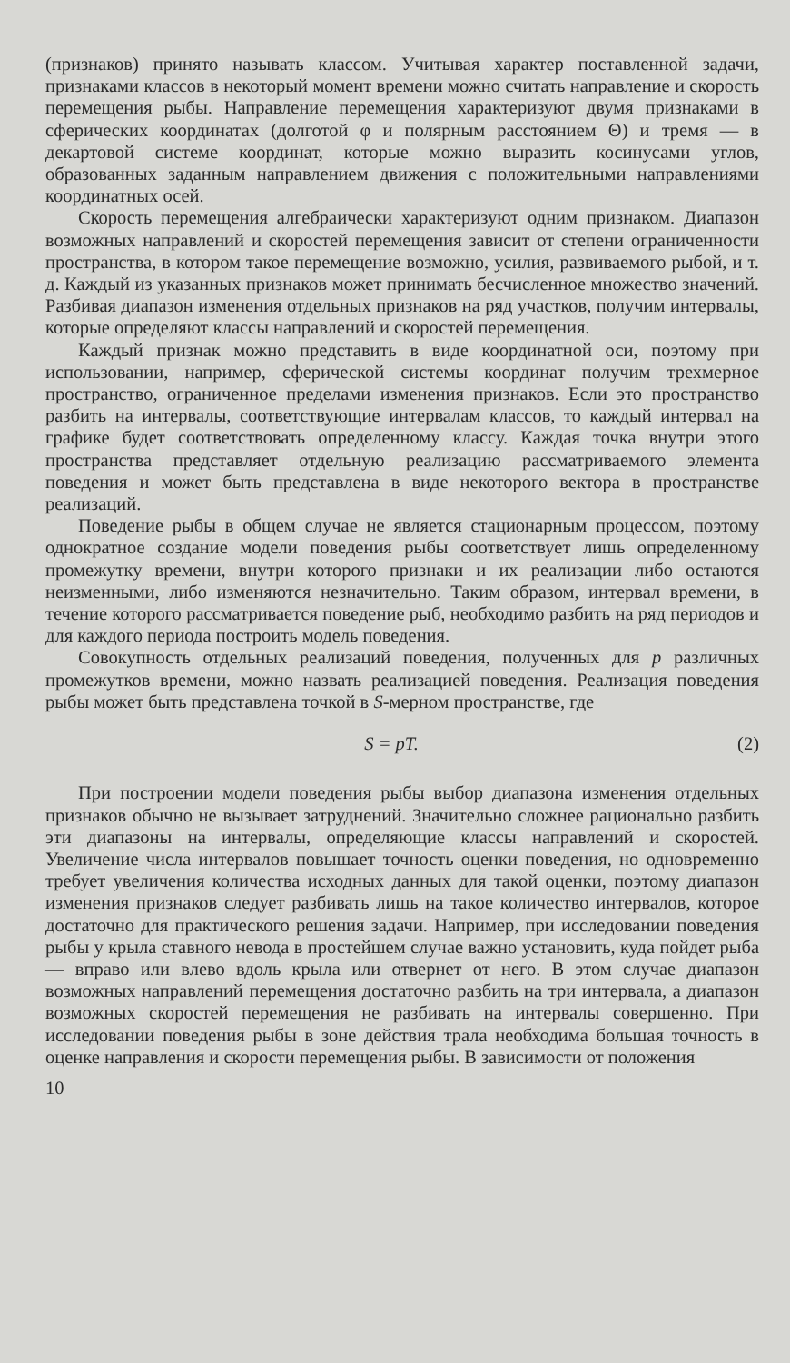(признаков) принято называть классом. Учитывая характер поставленной задачи, признаками классов в некоторый момент времени можно считать направление и скорость перемещения рыбы. Направление перемещения характеризуют двумя признаками в сферических координатах (долготой φ и полярным расстоянием Θ) и тремя — в декартовой системе координат, которые можно выразить косинусами углов, образованных заданным направлением движения с положительными направлениями координатных осей.
Скорость перемещения алгебраически характеризуют одним признаком. Диапазон возможных направлений и скоростей перемещения зависит от степени ограниченности пространства, в котором такое перемещение возможно, усилия, развиваемого рыбой, и т. д. Каждый из указанных признаков может принимать бесчисленное множество значений. Разбивая диапазон изменения отдельных признаков на ряд участков, получим интервалы, которые определяют классы направлений и скоростей перемещения.
Каждый признак можно представить в виде координатной оси, поэтому при использовании, например, сферической системы координат получим трехмерное пространство, ограниченное пределами изменения признаков. Если это пространство разбить на интервалы, соответствующие интервалам классов, то каждый интервал на графике будет соответствовать определенному классу. Каждая точка внутри этого пространства представляет отдельную реализацию рассматриваемого элемента поведения и может быть представлена в виде некоторого вектора в пространстве реализаций.
Поведение рыбы в общем случае не является стационарным процессом, поэтому однократное создание модели поведения рыбы соответствует лишь определенному промежутку времени, внутри которого признаки и их реализации либо остаются неизменными, либо изменяются незначительно. Таким образом, интервал времени, в течение которого рассматривается поведение рыб, необходимо разбить на ряд периодов и для каждого периода построить модель поведения.
Совокупность отдельных реализаций поведения, полученных для p различных промежутков времени, можно назвать реализацией поведения. Реализация поведения рыбы может быть представлена точкой в S-мерном пространстве, где
S = pT. (2)
При построении модели поведения рыбы выбор диапазона изменения отдельных признаков обычно не вызывает затруднений. Значительно сложнее рационально разбить эти диапазоны на интервалы, определяющие классы направлений и скоростей. Увеличение числа интервалов повышает точность оценки поведения, но одновременно требует увеличения количества исходных данных для такой оценки, поэтому диапазон изменения признаков следует разбивать лишь на такое количество интервалов, которое достаточно для практического решения задачи. Например, при исследовании поведения рыбы у крыла ставного невода в простейшем случае важно установить, куда пойдет рыба — вправо или влево вдоль крыла или отвернет от него. В этом случае диапазон возможных направлений перемещения достаточно разбить на три интервала, а диапазон возможных скоростей перемещения не разбивать на интервалы совершенно. При исследовании поведения рыбы в зоне действия трала необходима большая точность в оценке направления и скорости перемещения рыбы. В зависимости от положения
10